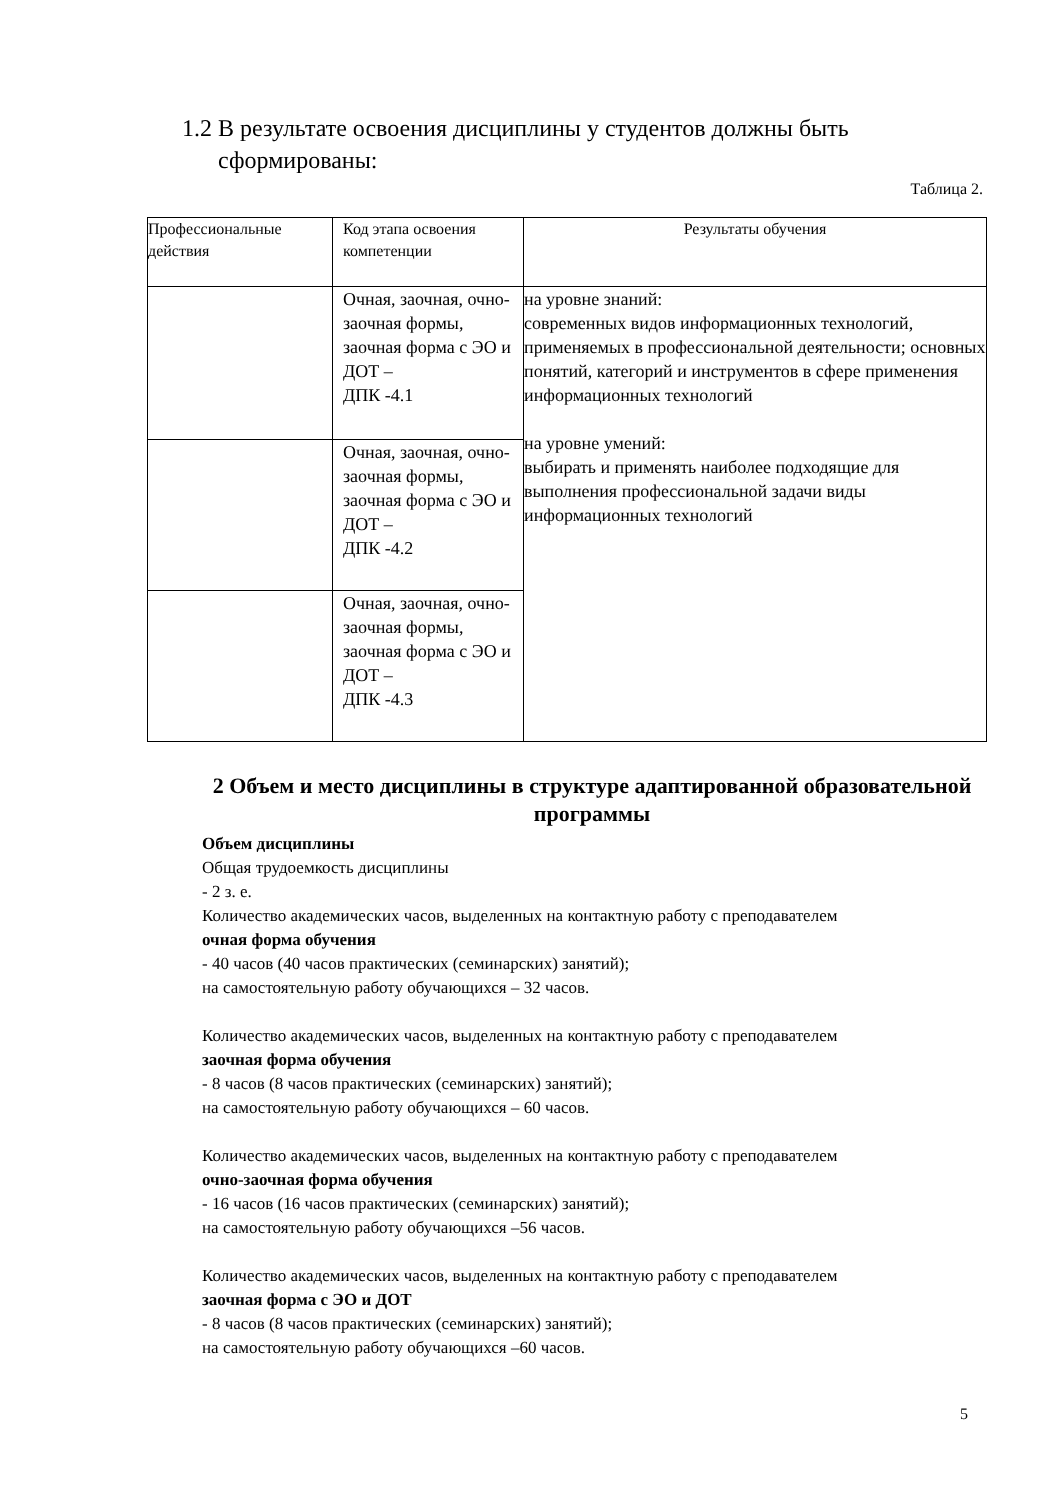1.2 В результате освоения дисциплины у студентов должны быть
сформированы:
Таблица 2.
| Профессиональные действия | Код этапа освоения компетенции | Результаты обучения |
| --- | --- | --- |
| | Очная, заочная, очно-заочная формы, заочная форма с ЭО и ДОТ – ДПК -4.1 | на уровне знаний: современных видов информационных технологий, применяемых в профессиональной деятельности; основных понятий, категорий и инструментов в сфере применения информационных технологий на уровне умений: выбирать и применять наиболее подходящие для выполнения профессиональной задачи виды информационных технологий |
| | Очная, заочная, очно-заочная формы, заочная форма с ЭО и ДОТ – ДПК -4.2 | |
| | Очная, заочная, очно-заочная формы, заочная форма с ЭО и ДОТ – ДПК -4.3 | |
2 Объем и место дисциплины в структуре адаптированной образовательной программы
Объем дисциплины
Общая трудоемкость дисциплины
- 2 з. е.
Количество академических часов, выделенных на контактную работу с преподавателем
очная форма обучения
- 40 часов (40 часов практических (семинарских) занятий);
на самостоятельную работу обучающихся – 32 часов.
Количество академических часов, выделенных на контактную работу с преподавателем
заочная форма обучения
- 8 часов (8 часов практических (семинарских) занятий);
на самостоятельную работу обучающихся – 60 часов.
Количество академических часов, выделенных на контактную работу с преподавателем
очно-заочная форма обучения
- 16 часов (16 часов практических (семинарских) занятий);
на самостоятельную работу обучающихся –56 часов.
Количество академических часов, выделенных на контактную работу с преподавателем
заочная форма с ЭО и ДОТ
- 8 часов (8 часов практических (семинарских) занятий);
на самостоятельную работу обучающихся –60 часов.
5